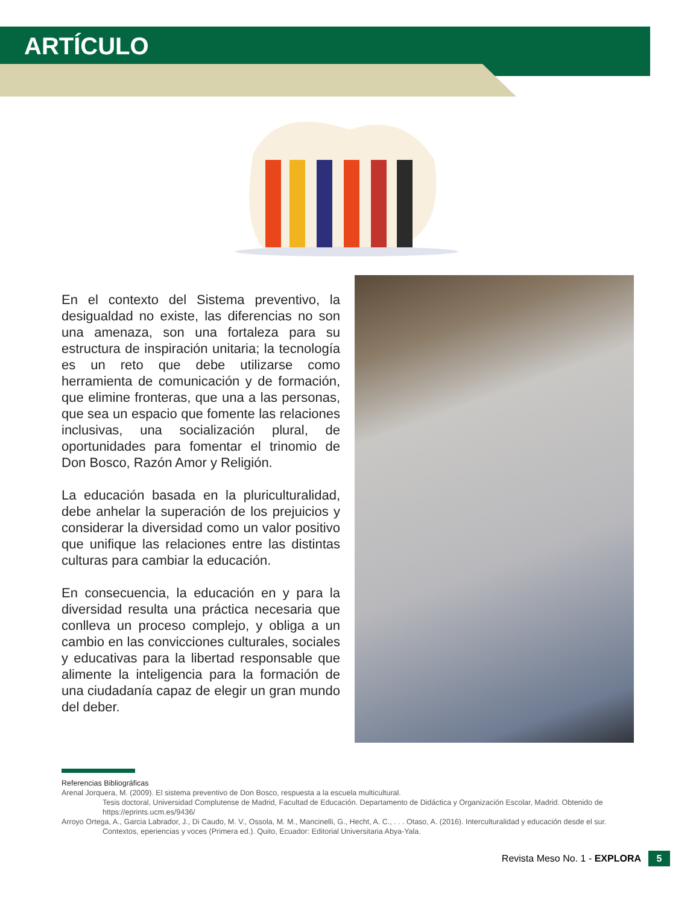ARTÍCULO
En el contexto del Sistema preventivo, la desigualdad no existe, las diferencias no son una amenaza, son una fortaleza para su estructura de inspiración unitaria; la tecnología es un reto que debe utilizarse como herramienta de comunicación y de formación, que elimine fronteras, que una a las personas, que sea un espacio que fomente las relaciones inclusivas, una socialización plural, de oportunidades para fomentar el trinomio de Don Bosco, Razón Amor y Religión.
La educación basada en la pluriculturalidad, debe anhelar la superación de los prejuicios y considerar la diversidad como un valor positivo que unifique las relaciones entre las distintas culturas para cambiar la educación.
En consecuencia, la educación en y para la diversidad resulta una práctica necesaria que conlleva un proceso complejo, y obliga a un cambio en las convicciones culturales, sociales y educativas para la libertad responsable que alimente la inteligencia para la formación de una ciudadanía capaz de elegir un gran mundo del deber.
Referencias Bibliográficas
Arenal Jorquera, M. (2009). El sistema preventivo de Don Bosco, respuesta a la escuela multicultural.
Tesis doctoral, Universidad Complutense de Madrid, Facultad de Educación. Departamento de Didáctica y Organización Escolar, Madrid. Obtenido de https://eprints.ucm.es/9436/
Arroyo Ortega, A., Garcia Labrador, J., Di Caudo, M. V., Ossola, M. M., Mancinelli, G., Hecht, A. C., . . . Otaso, A. (2016). Interculturalidad y educación desde el sur.
Contextos, eperiencias y voces (Primera ed.). Quito, Ecuador: Editorial Universitaria Abya-Yala.
Revista Meso No. 1 - EXPLORA 5